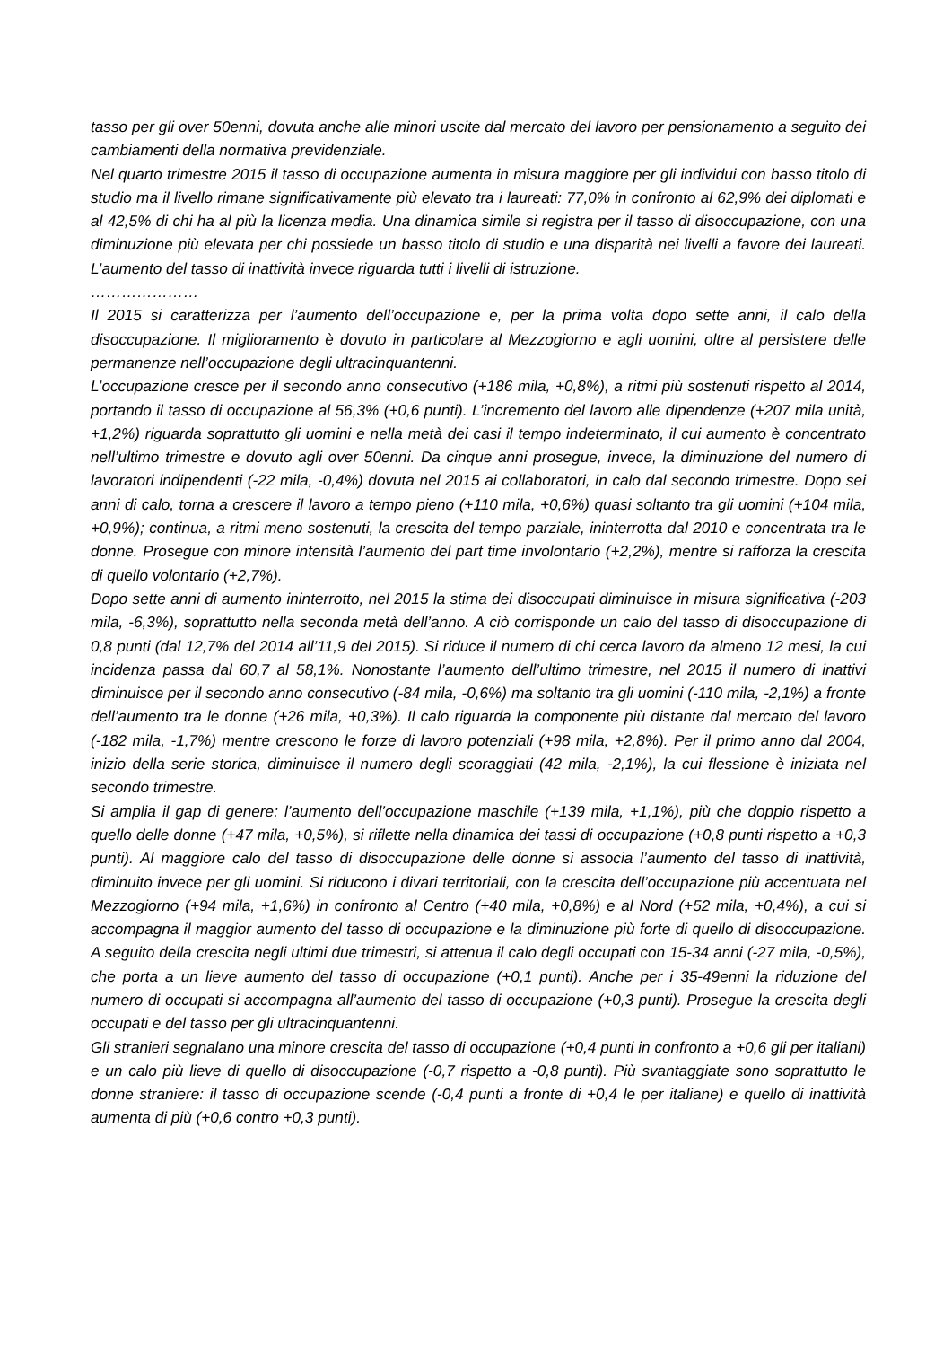tasso per gli over 50enni, dovuta anche alle minori uscite dal mercato del lavoro per pensionamento a seguito dei cambiamenti della normativa previdenziale.
Nel quarto trimestre 2015 il tasso di occupazione aumenta in misura maggiore per gli individui con basso titolo di studio ma il livello rimane significativamente più elevato tra i laureati: 77,0% in confronto al 62,9% dei diplomati e al 42,5% di chi ha al più la licenza media. Una dinamica simile si registra per il tasso di disoccupazione, con una diminuzione più elevata per chi possiede un basso titolo di studio e una disparità nei livelli a favore dei laureati. L’aumento del tasso di inattività invece riguarda tutti i livelli di istruzione.
…………………
Il 2015 si caratterizza per l’aumento dell’occupazione e, per la prima volta dopo sette anni, il calo della disoccupazione. Il miglioramento è dovuto in particolare al Mezzogiorno e agli uomini, oltre al persistere delle permanenze nell’occupazione degli ultracinquantenni.
L’occupazione cresce per il secondo anno consecutivo (+186 mila, +0,8%), a ritmi più sostenuti rispetto al 2014, portando il tasso di occupazione al 56,3% (+0,6 punti). L’incremento del lavoro alle dipendenze (+207 mila unità, +1,2%) riguarda soprattutto gli uomini e nella metà dei casi il tempo indeterminato, il cui aumento è concentrato nell’ultimo trimestre e dovuto agli over 50enni. Da cinque anni prosegue, invece, la diminuzione del numero di lavoratori indipendenti (-22 mila, -0,4%) dovuta nel 2015 ai collaboratori, in calo dal secondo trimestre. Dopo sei anni di calo, torna a crescere il lavoro a tempo pieno (+110 mila, +0,6%) quasi soltanto tra gli uomini (+104 mila, +0,9%); continua, a ritmi meno sostenuti, la crescita del tempo parziale, ininterrotta dal 2010 e concentrata tra le donne. Prosegue con minore intensità l’aumento del part time involontario (+2,2%), mentre si rafforza la crescita di quello volontario (+2,7%).
Dopo sette anni di aumento ininterrotto, nel 2015 la stima dei disoccupati diminuisce in misura significativa (-203 mila, -6,3%), soprattutto nella seconda metà dell’anno. A ciò corrisponde un calo del tasso di disoccupazione di 0,8 punti (dal 12,7% del 2014 all’11,9 del 2015). Si riduce il numero di chi cerca lavoro da almeno 12 mesi, la cui incidenza passa dal 60,7 al 58,1%. Nonostante l’aumento dell’ultimo trimestre, nel 2015 il numero di inattivi diminuisce per il secondo anno consecutivo (-84 mila, -0,6%) ma soltanto tra gli uomini (-110 mila, -2,1%) a fronte dell’aumento tra le donne (+26 mila, +0,3%). Il calo riguarda la componente più distante dal mercato del lavoro (-182 mila, -1,7%) mentre crescono le forze di lavoro potenziali (+98 mila, +2,8%). Per il primo anno dal 2004, inizio della serie storica, diminuisce il numero degli scoraggiati (42 mila, -2,1%), la cui flessione è iniziata nel secondo trimestre.
Si amplia il gap di genere: l’aumento dell’occupazione maschile (+139 mila, +1,1%), più che doppio rispetto a quello delle donne (+47 mila, +0,5%), si riflette nella dinamica dei tassi di occupazione (+0,8 punti rispetto a +0,3 punti). Al maggiore calo del tasso di disoccupazione delle donne si associa l’aumento del tasso di inattività, diminuito invece per gli uomini. Si riducono i divari territoriali, con la crescita dell’occupazione più accentuata nel Mezzogiorno (+94 mila, +1,6%) in confronto al Centro (+40 mila, +0,8%) e al Nord (+52 mila, +0,4%), a cui si accompagna il maggior aumento del tasso di occupazione e la diminuzione più forte di quello di disoccupazione. A seguito della crescita negli ultimi due trimestri, si attenua il calo degli occupati con 15-34 anni (-27 mila, -0,5%), che porta a un lieve aumento del tasso di occupazione (+0,1 punti). Anche per i 35-49enni la riduzione del numero di occupati si accompagna all’aumento del tasso di occupazione (+0,3 punti). Prosegue la crescita degli occupati e del tasso per gli ultracinquantenni.
Gli stranieri segnalano una minore crescita del tasso di occupazione (+0,4 punti in confronto a +0,6 gli per italiani) e un calo più lieve di quello di disoccupazione (-0,7 rispetto a -0,8 punti). Più svantaggiate sono soprattutto le donne straniere: il tasso di occupazione scende (-0,4 punti a fronte di +0,4 le per italiane) e quello di inattività aumenta di più (+0,6 contro +0,3 punti).